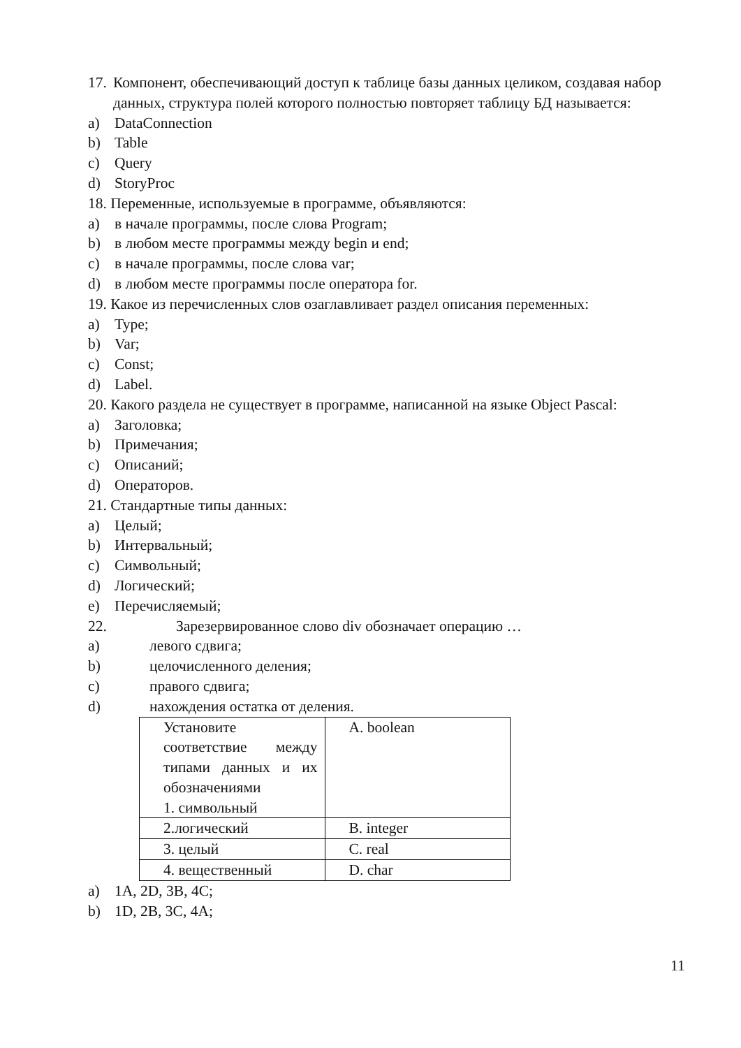17. Компонент, обеспечивающий доступ к таблице базы данных целиком, создавая набор данных, структура полей которого полностью повторяет таблицу БД называется:
a) DataConnection
b) Table
c) Query
d) StoryProc
18. Переменные, используемые в программе, объявляются:
a) в начале программы, после слова Program;
b) в любом месте программы между begin и end;
c) в начале программы, после слова var;
d) в любом месте программы после оператора for.
19. Какое из перечисленных слов озаглавливает раздел описания переменных:
a) Type;
b) Var;
c) Const;
d) Label.
20. Какого раздела не существует в программе, написанной на языке Object Pascal:
a) Заголовка;
b) Примечания;
c) Описаний;
d) Операторов.
21. Стандартные типы данных:
a) Целый;
b) Интервальный;
c) Символьный;
d) Логический;
e) Перечисляемый;
22. Зарезервированное слово div обозначает операцию …
a) левого сдвига;
b) целочисленного деления;
c) правого сдвига;
d) нахождения остатка от деления.
| Установите соответствие между типами данных и их обозначениями 1. символьный | A. boolean |
| 2.логический | B. integer |
| 3. целый | C. real |
| 4. вещественный | D. char |
a) 1A, 2D, 3B, 4C;
b) 1D, 2B, 3C, 4A;
11